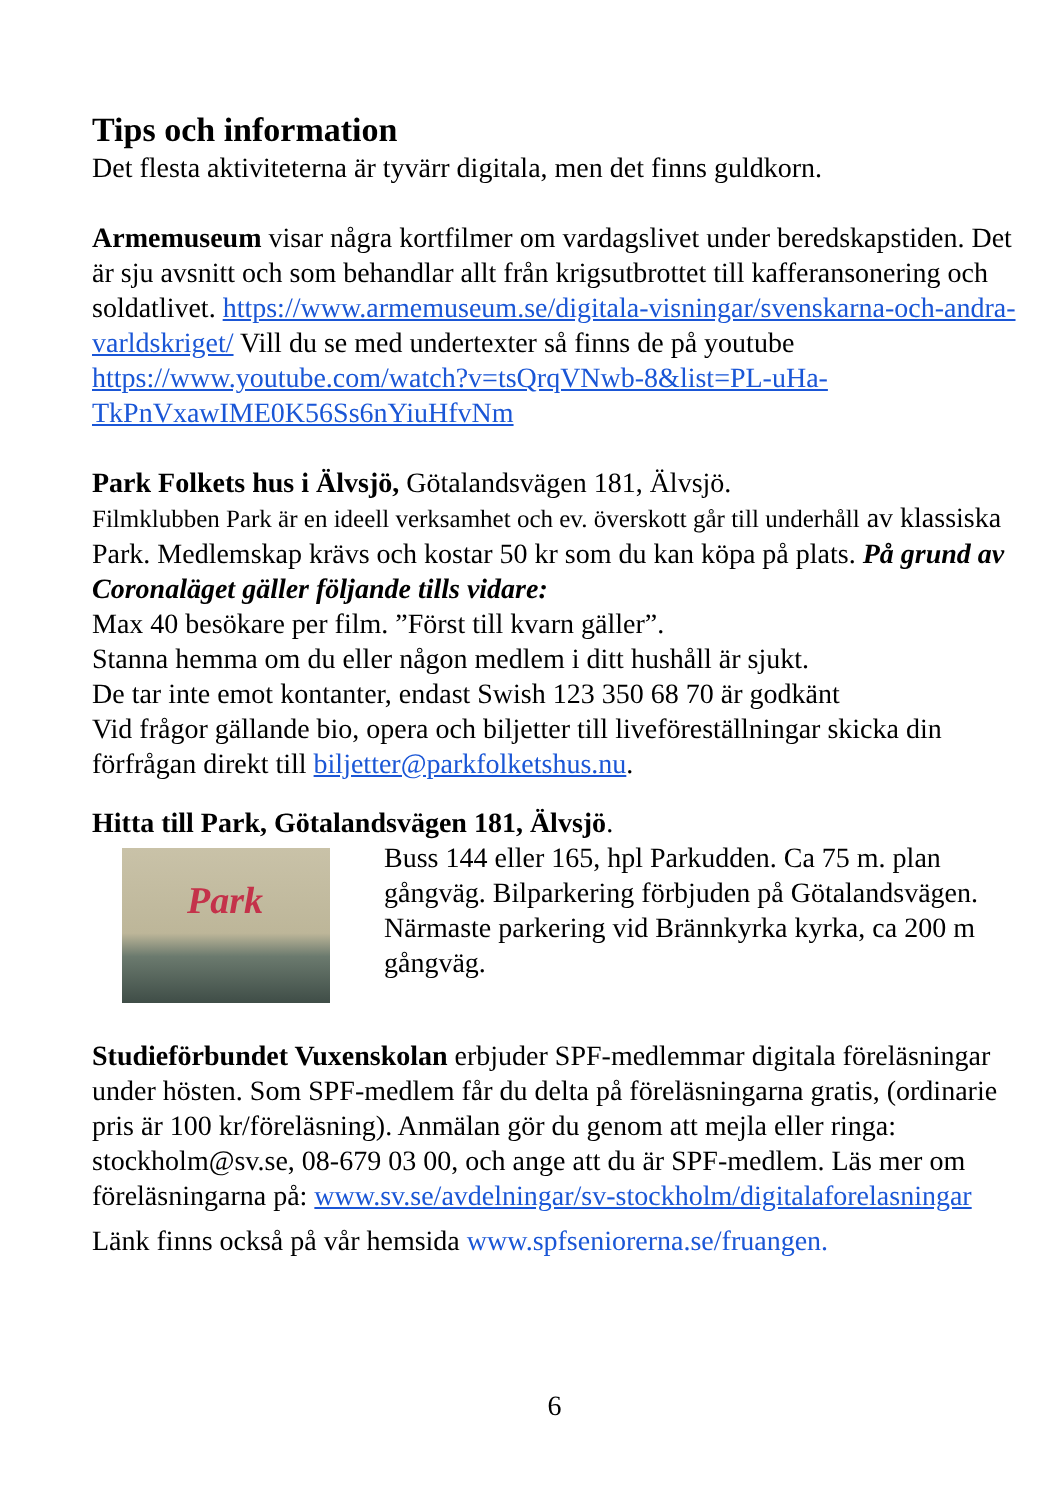Tips och information
Det flesta aktiviteterna är tyvärr digitala, men det finns guldkorn.
Armemuseum visar några kortfilmer om vardagslivet under beredskapstiden. Det är sju avsnitt och som behandlar allt från krigsutbrottet till kafferansonering och soldatlivet. https://www.armemuseum.se/digitala-visningar/svenskarna-och-andra-varldskriget/ Vill du se med undertexter så finns de på youtube https://www.youtube.com/watch?v=tsQrqVNwb-8&list=PL-uHa-TkPnVxawIME0K56Ss6nYiuHfvNm
Park Folkets hus i Älvsjö, Götalandsvägen 181, Älvsjö.
Filmklubben Park är en ideell verksamhet och ev. överskott går till underhåll av klassiska Park. Medlemskap krävs och kostar 50 kr som du kan köpa på plats. På grund av Coronaläget gäller följande tills vidare:
Max 40 besökare per film. ”Först till kvarn gäller”.
Stanna hemma om du eller någon medlem i ditt hushåll är sjukt.
De tar inte emot kontanter, endast Swish 123 350 68 70 är godkänt
Vid frågor gällande bio, opera och biljetter till liveföreställningar skicka din förfrågan direkt till biljetter@parkfolketshus.nu.
Hitta till Park, Götalandsvägen 181, Älvsjö.
Park
Buss 144 eller 165, hpl Parkudden. Ca 75 m. plan gångväg. Bilparkering förbjuden på Götalandsvägen. Närmaste parkering vid Brännkyrka kyrka, ca 200 m gångväg.
Studieförbundet Vuxenskolan erbjuder SPF-medlemmar digitala föreläsningar under hösten. Som SPF-medlem får du delta på föreläsningarna gratis, (ordinarie pris är 100 kr/föreläsning). Anmälan gör du genom att mejla eller ringa: stockholm@sv.se, 08-679 03 00, och ange att du är SPF-medlem. Läs mer om föreläsningarna på: www.sv.se/avdelningar/sv-stockholm/digitalaforelasningar
Länk finns också på vår hemsida www.spfseniorerna.se/fruangen.
6